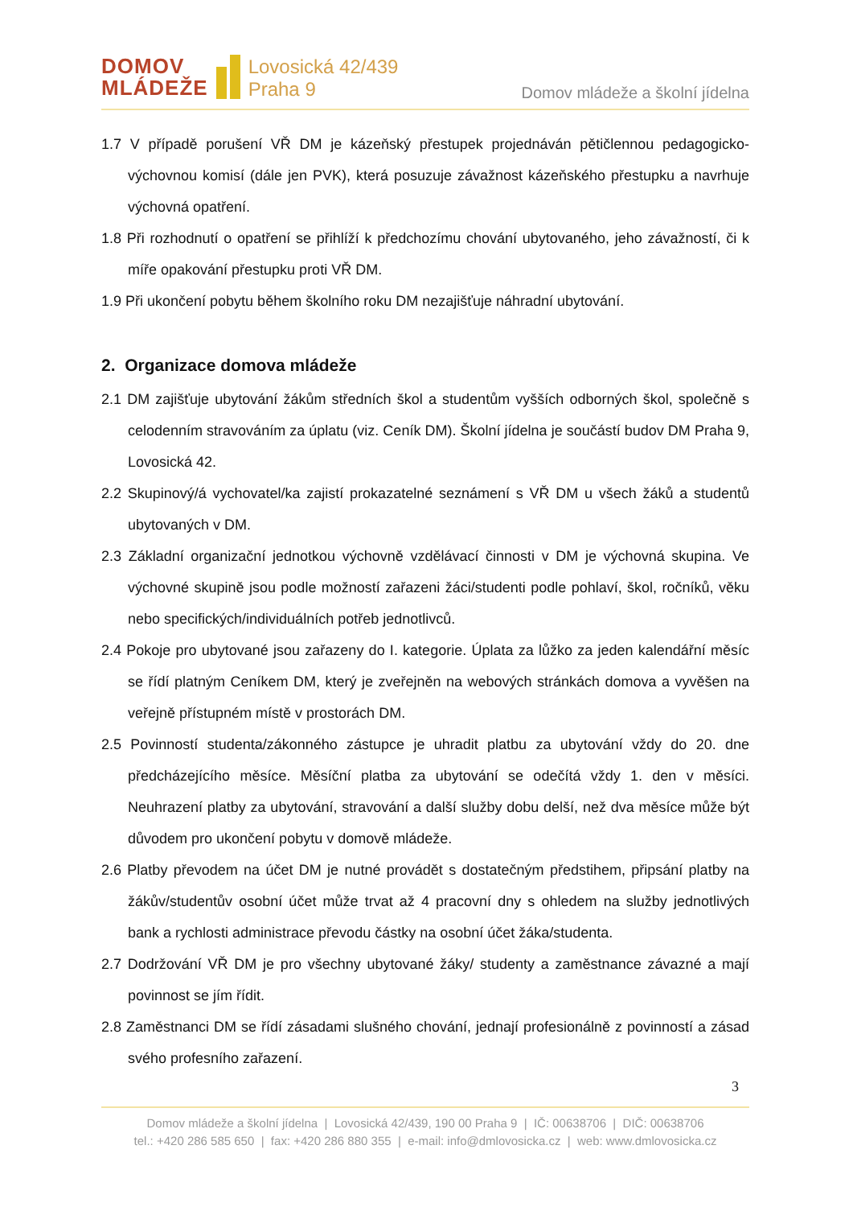DOMOV
MLÁDEŽE
Lovosická 42/439
Praha 9
Domov mládeže a školní jídelna
1.7 V případě porušení VŘ DM je kázeňský přestupek projednáván pětičlennou pedagogicko-výchovnou komisí (dále jen PVK), která posuzuje závažnost kázeňského přestupku a navrhuje výchovná opatření.
1.8 Při rozhodnutí o opatření se přihlíží k předchozímu chování ubytovaného, jeho závažností, či k míře opakování přestupku proti VŘ DM.
1.9 Při ukončení pobytu během školního roku DM nezajišťuje náhradní ubytování.
2. Organizace domova mládeže
2.1 DM zajišťuje ubytování žákům středních škol a studentům vyšších odborných škol, společně s celodenním stravováním za úplatu (viz. Ceník DM). Školní jídelna je součástí budov DM Praha 9, Lovosická 42.
2.2 Skupinový/á vychovatel/ka zajistí prokazatelné seznámení s VŘ DM u všech žáků a studentů ubytovaných v DM.
2.3 Základní organizační jednotkou výchovně vzdělávací činnosti v DM je výchovná skupina. Ve výchovné skupině jsou podle možností zařazeni žáci/studenti podle pohlaví, škol, ročníků, věku nebo specifických/individuálních potřeb jednotlivců.
2.4 Pokoje pro ubytované jsou zařazeny do I. kategorie. Úplata za lůžko za jeden kalendářní měsíc se řídí platným Ceníkem DM, který je zveřejněn na webových stránkách domova a vyvěšen na veřejně přístupném místě v prostorách DM.
2.5 Povinností studenta/zákonného zástupce je uhradit platbu za ubytování vždy do 20. dne předcházejícího měsíce. Měsíční platba za ubytování se odečítá vždy 1. den v měsíci. Neuhrazení platby za ubytování, stravování a další služby dobu delší, než dva měsíce může být důvodem pro ukončení pobytu v domově mládeže.
2.6 Platby převodem na účet DM je nutné provádět s dostatečným předstihem, připsání platby na žákův/studentův osobní účet může trvat až 4 pracovní dny s ohledem na služby jednotlivých bank a rychlosti administrace převodu částky na osobní účet žáka/studenta.
2.7 Dodržování VŘ DM je pro všechny ubytované žáky/ studenty a zaměstnance závazné a mají povinnost se jím řídit.
2.8 Zaměstnanci DM se řídí zásadami slušného chování, jednají profesionálně z povinností a zásad svého profesního zařazení.
3
Domov mládeže a školní jídelna | Lovosická 42/439, 190 00 Praha 9 | IČ: 00638706 | DIČ: 00638706
tel.: +420 286 585 650 | fax: +420 286 880 355 | e-mail: info@dmlovosicka.cz | web: www.dmlovosicka.cz